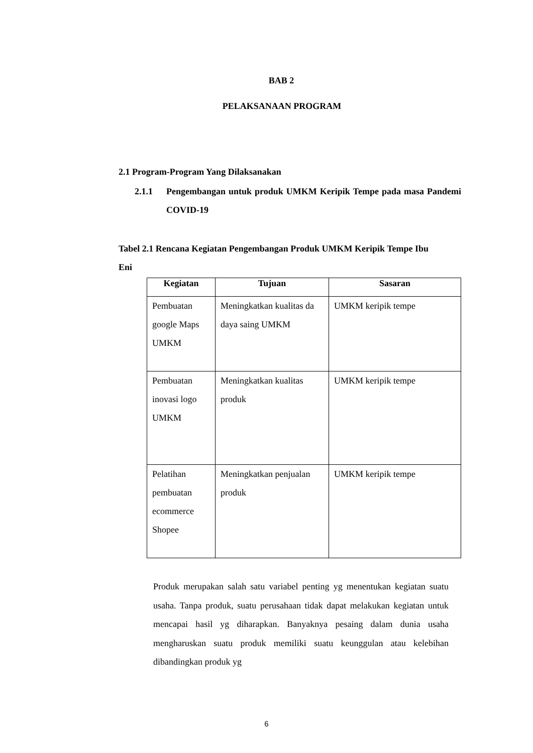BAB 2
PELAKSANAAN PROGRAM
2.1 Program-Program Yang Dilaksanakan
2.1.1 Pengembangan untuk produk UMKM Keripik Tempe pada masa Pandemi COVID-19
Tabel 2.1 Rencana Kegiatan Pengembangan Produk UMKM Keripik Tempe Ibu Eni
| Kegiatan | Tujuan | Sasaran |
| --- | --- | --- |
| Pembuatan google Maps UMKM | Meningkatkan kualitas da daya saing UMKM | UMKM keripik tempe |
| Pembuatan inovasi logo UMKM | Meningkatkan kualitas produk | UMKM keripik tempe |
| Pelatihan pembuatan ecommerce Shopee | Meningkatkan penjualan produk | UMKM keripik tempe |
Produk merupakan salah satu variabel penting yg menentukan kegiatan suatu usaha. Tanpa produk, suatu perusahaan tidak dapat melakukan kegiatan untuk mencapai hasil yg diharapkan. Banyaknya pesaing dalam dunia usaha mengharuskan suatu produk memiliki suatu keunggulan atau kelebihan dibandingkan produk yg
6